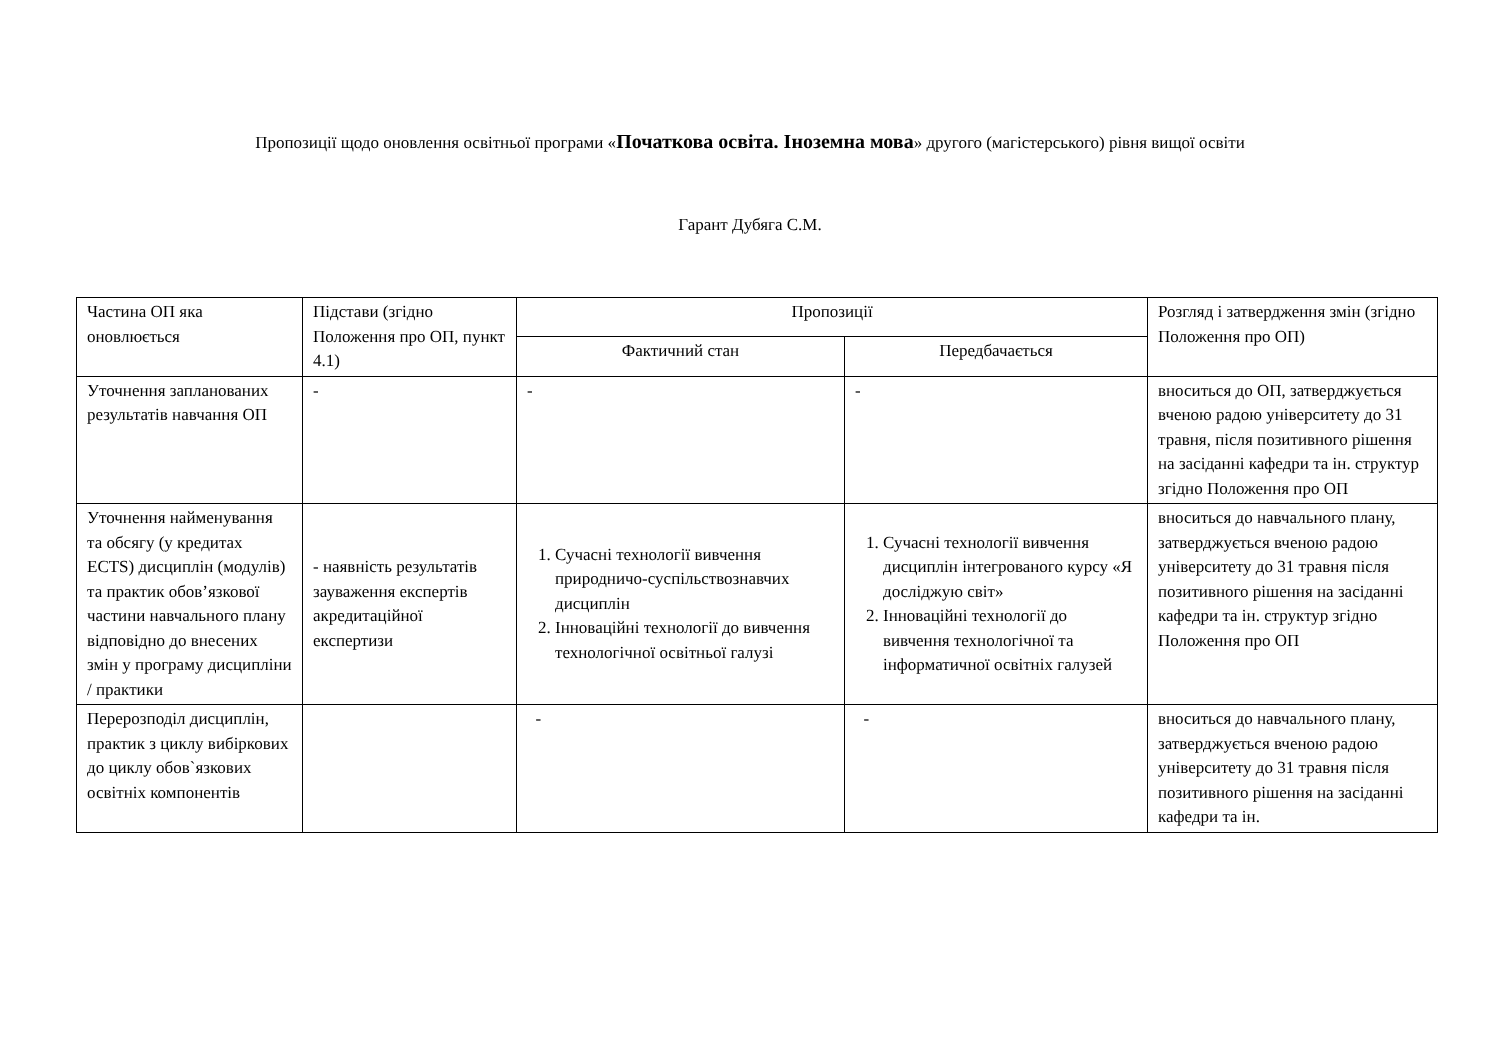Пропозиції щодо оновлення освітньої програми «Початкова освіта. Іноземна мова» другого (магістерського) рівня вищої освіти
Гарант Дубяга С.М.
| Частина ОП яка оновлюється | Підстави (згідно Положення про ОП, пункт 4.1) | Пропозиції | | Розгляд і затвердження змін (згідно Положення про ОП) |
| --- | --- | --- | --- | --- |
| | | Фактичний стан | Передбачається | |
| Уточнення запланованих результатів навчання ОП | - | - | - | вноситься до ОП, затверджується вченою радою університету до 31 травня, після позитивного рішення на засіданні кафедри та ін. структур згідно Положення про ОП |
| Уточнення найменування та обсягу (у кредитах ECTS) дисциплін (модулів) та практик обов’язкової частини навчального плану відповідно до внесених змін у програму дисципліни / практики | - наявність результатів зауваження експертів акредитаційної експертизи | 1. Сучасні технології вивчення природничо-суспільствознавчих дисциплін 2. Інноваційні технології до вивчення технологічної освітньої галузі | 1. Сучасні технології вивчення дисциплін інтегрованого курсу «Я досліджую світ» 2. Інноваційні технології до вивчення технологічної та інформатичної освітніх галузей | вноситься до навчального плану, затверджується вченою радою університету до 31 травня після позитивного рішення на засіданні кафедри та ін. структур згідно Положення про ОП |
| Перерозподіл дисциплін, практик з циклу вибіркових до циклу обов`язкових освітніх компонентів | | - | - | вноситься до навчального плану, затверджується вченою радою університету до 31 травня після позитивного рішення на засіданні кафедри та ін. |